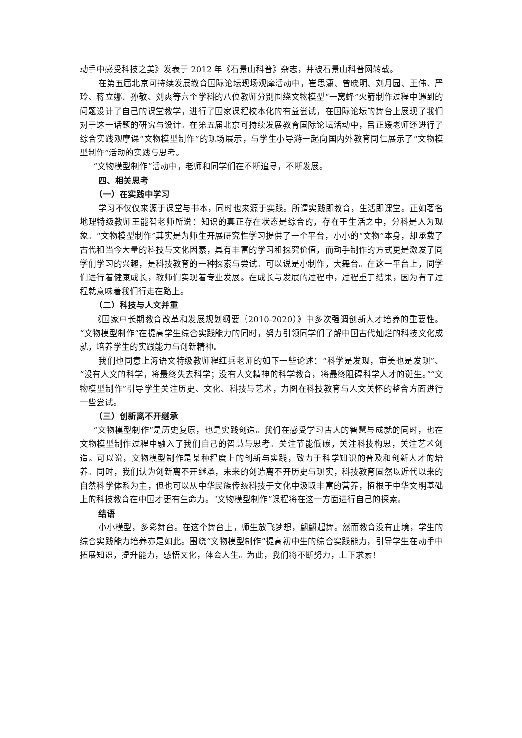动手中感受科技之美》发表于 2012 年《石景山科普》杂志，并被石景山科普网转载。
在第五届北京可持续发展教育国际论坛现场观摩活动中，崔思潇、曾晓明、刘月园、王伟、严玲、蒋立娜、孙敬、刘爽等六个学科的八位教师分别围绕文物模型“一窝蜂”火箭制作过程中遇到的问题设计了自己的课堂教学，进行了国家课程校本化的有益尝试，在国际论坛的舞台上展现了我们对于这一话题的研究与设计。在第五届北京可持续发展教育国际论坛活动中，吕正媛老师还进行了综合实践观摩课“文物模型制作”的现场展示，与学生小导游一起向国内外教育同仁展示了“文物模型制作”活动的实践与思考。
“文物模型制作”活动中，老师和同学们在不断追寻，不断发展。
四、相关思考
（一）在实践中学习
学习不仅仅来源于课堂与书本，同时也来源于实践。所谓实践即教育，生活即课堂。正如著名地理特级教师王能智老师所说：知识的真正存在状态是综合的，存在于生活之中，分科是人为现象。“文物模型制作”其实是为师生开展研究性学习提供了一个平台，小小的“文物”本身，却承载了古代和当今大量的科技与文化因素，具有丰富的学习和探究价值，而动手制作的方式更是激发了同学们学习的兴趣，是科技教育的一种探索与尝试。可以说是小制作，大舞台。在这一平台上，同学们进行着健康成长，教师们实现着专业发展。在成长与发展的过程中，过程重于结果，因为有了过程就意味着我们行走在路上。
（二）科技与人文并重
《国家中长期教育改革和发展规划纲要（2010-2020）》中多次强调创新人才培养的重要性。“文物模型制作”在提高学生综合实践能力的同时，努力引领同学们了解中国古代灿烂的科技文化成就，培养学生的实践能力与创新精神。
我们也同意上海语文特级教师程红兵老师的如下一些论述：“科学是发现，审美也是发现”、“没有人文的科学，将最终失去科学；没有人文精神的科学教育，将最终阻碍科学人才的诞生。”“文物模型制作”引导学生关注历史、文化、科技与艺术，力图在科技教育与人文关怀的整合方面进行一些尝试。
（三）创新离不开继承
“文物模型制作”是历史复原，也是实践创造。我们在感受学习古人的智慧与成就的同时，也在文物模型制作过程中融入了我们自己的智慧与思考。关注节能低碳，关注科技构思，关注艺术创造。可以说，文物模型制作是某种程度上的创新与实践，致力于科学知识的普及和创新人才的培养。同时，我们认为创新离不开继承，未来的创造离不开历史与现实，科技教育固然以近代以来的自然科学体系为主，但也可以从中华民族传统科技于文化中汲取丰富的营养，植根于中华文明基础上的科技教育在中国才更有生命力。“文物模型制作”课程将在这一方面进行自己的探索。
结语
小小模型，多彩舞台。在这个舞台上，师生放飞梦想，翩翩起舞。然而教育没有止境，学生的综合实践能力培养亦是如此。围绕“文物模型制作”提高初中生的综合实践能力，引导学生在动手中拓展知识，提升能力，感悟文化，体会人生。为此，我们将不断努力，上下求索！